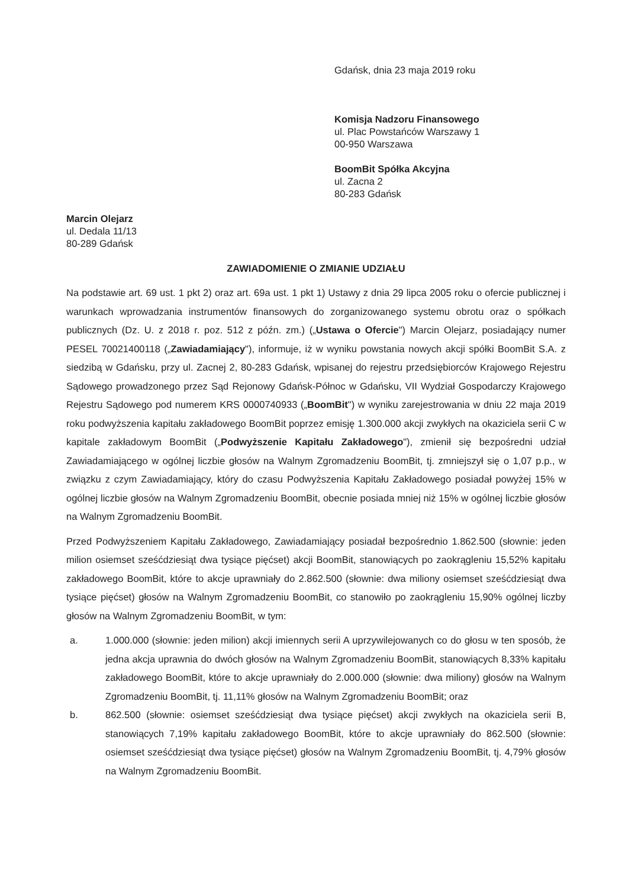Gdańsk, dnia 23 maja 2019 roku
Komisja Nadzoru Finansowego
ul. Plac Powstańców Warszawy 1
00-950 Warszawa
BoomBit Spółka Akcyjna
ul. Zacna 2
80-283 Gdańsk
Marcin Olejarz
ul. Dedala 11/13
80-289 Gdańsk
ZAWIADOMIENIE O ZMIANIE UDZIAŁU
Na podstawie art. 69 ust. 1 pkt 2) oraz art. 69a ust. 1 pkt 1) Ustawy z dnia 29 lipca 2005 roku o ofercie publicznej i warunkach wprowadzania instrumentów finansowych do zorganizowanego systemu obrotu oraz o spółkach publicznych (Dz. U. z 2018 r. poz. 512 z późn. zm.) („Ustawa o Ofercie") Marcin Olejarz, posiadający numer PESEL 70021400118 („Zawiadamiający"), informuje, iż w wyniku powstania nowych akcji spółki BoomBit S.A. z siedzibą w Gdańsku, przy ul. Zacnej 2, 80-283 Gdańsk, wpisanej do rejestru przedsiębiorców Krajowego Rejestru Sądowego prowadzonego przez Sąd Rejonowy Gdańsk-Północ w Gdańsku, VII Wydział Gospodarczy Krajowego Rejestru Sądowego pod numerem KRS 0000740933 („BoomBit") w wyniku zarejestrowania w dniu 22 maja 2019 roku podwyższenia kapitału zakładowego BoomBit poprzez emisję 1.300.000 akcji zwykłych na okaziciela serii C w kapitale zakładowym BoomBit („Podwyższenie Kapitału Zakładowego"), zmienił się bezpośredni udział Zawiadamiającego w ogólnej liczbie głosów na Walnym Zgromadzeniu BoomBit, tj. zmniejszył się o 1,07 p.p., w związku z czym Zawiadamiający, który do czasu Podwyższenia Kapitału Zakładowego posiadał powyżej 15% w ogólnej liczbie głosów na Walnym Zgromadzeniu BoomBit, obecnie posiada mniej niż 15% w ogólnej liczbie głosów na Walnym Zgromadzeniu BoomBit.
Przed Podwyższeniem Kapitału Zakładowego, Zawiadamiający posiadał bezpośrednio 1.862.500 (słownie: jeden milion osiemset sześćdziesiąt dwa tysiące pięćset) akcji BoomBit, stanowiących po zaokrągleniu 15,52% kapitału zakładowego BoomBit, które to akcje uprawniały do 2.862.500 (słownie: dwa miliony osiemset sześćdziesiąt dwa tysiące pięćset) głosów na Walnym Zgromadzeniu BoomBit, co stanowiło po zaokrągleniu 15,90% ogólnej liczby głosów na Walnym Zgromadzeniu BoomBit, w tym:
a. 1.000.000 (słownie: jeden milion) akcji imiennych serii A uprzywilejowanych co do głosu w ten sposób, że jedna akcja uprawnia do dwóch głosów na Walnym Zgromadzeniu BoomBit, stanowiących 8,33% kapitału zakładowego BoomBit, które to akcje uprawniały do 2.000.000 (słownie: dwa miliony) głosów na Walnym Zgromadzeniu BoomBit, tj. 11,11% głosów na Walnym Zgromadzeniu BoomBit; oraz
b. 862.500 (słownie: osiemset sześćdziesiąt dwa tysiące pięćset) akcji zwykłych na okaziciela serii B, stanowiących 7,19% kapitału zakładowego BoomBit, które to akcje uprawniały do 862.500 (słownie: osiemset sześćdziesiąt dwa tysiące pięćset) głosów na Walnym Zgromadzeniu BoomBit, tj. 4,79% głosów na Walnym Zgromadzeniu BoomBit.